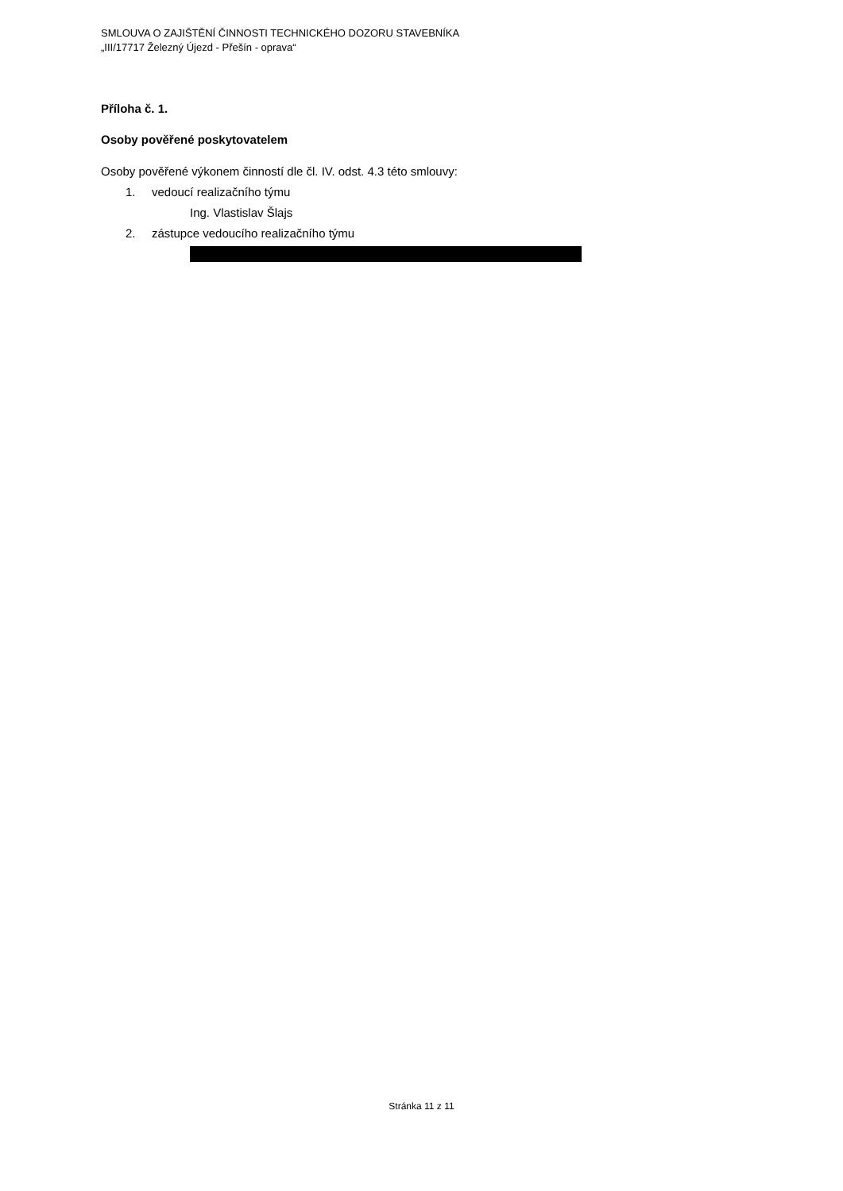SMLOUVA O ZAJIŠTĚNÍ ČINNOSTI TECHNICKÉHO DOZORU STAVEBNÍKA
„III/17717 Železný Újezd - Přešín - oprava“
Příloha č. 1.
Osoby pověřené poskytovatelem
Osoby pověřené výkonem činností dle čl. IV. odst. 4.3 této smlouvy:
1. vedoucí realizačního týmu
Ing. Vlastislav Šlajs
2. zástupce vedoucího realizačního týmu
Stránka 11 z 11